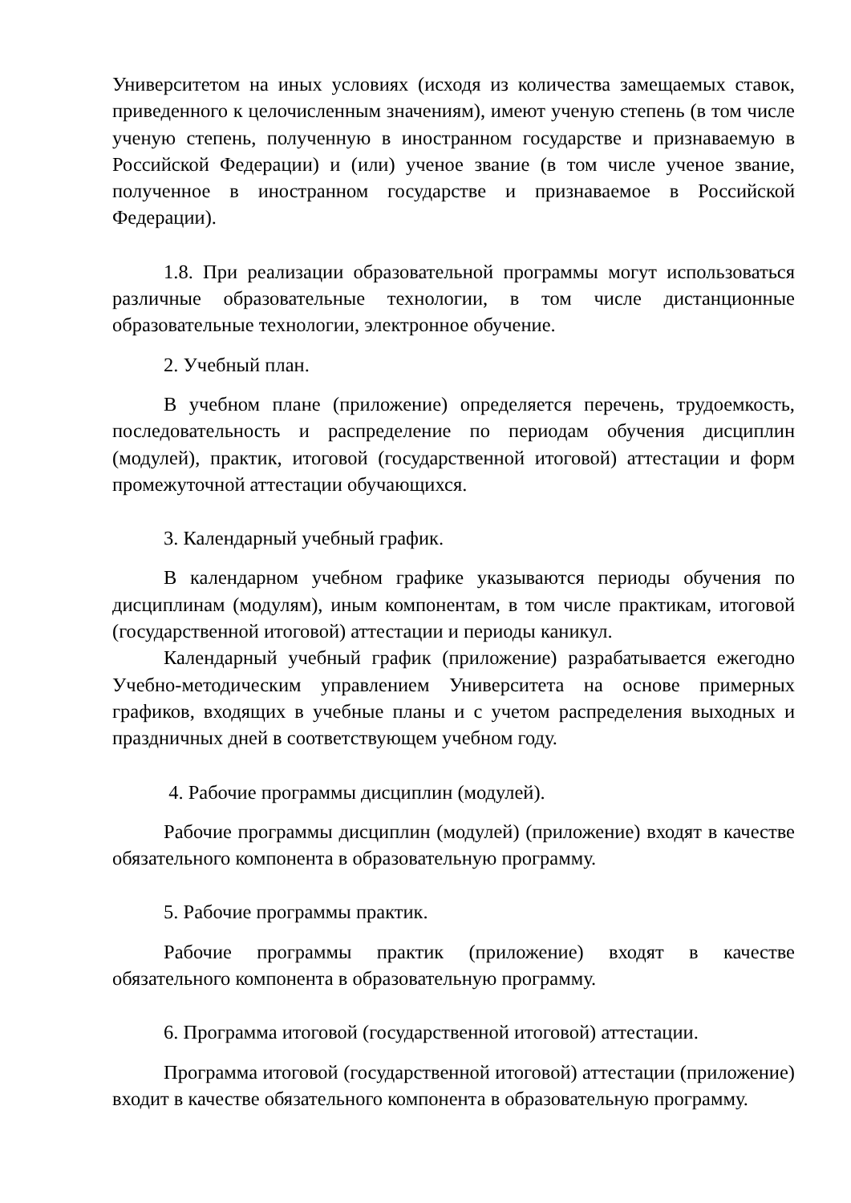Университетом на иных условиях (исходя из количества замещаемых ставок, приведенного к целочисленным значениям), имеют ученую степень (в том числе ученую степень, полученную в иностранном государстве и признаваемую в Российской Федерации) и (или) ученое звание (в том числе ученое звание, полученное в иностранном государстве и признаваемое в Российской Федерации).
1.8. При реализации образовательной программы могут использоваться различные образовательные технологии, в том числе дистанционные образовательные технологии, электронное обучение.
2. Учебный план.
В учебном плане (приложение) определяется перечень, трудоемкость, последовательность и распределение по периодам обучения дисциплин (модулей), практик, итоговой (государственной итоговой) аттестации и форм промежуточной аттестации обучающихся.
3. Календарный учебный график.
В календарном учебном графике указываются периоды обучения по дисциплинам (модулям), иным компонентам, в том числе практикам, итоговой (государственной итоговой) аттестации и периоды каникул.
Календарный учебный график (приложение) разрабатывается ежегодно Учебно-методическим управлением Университета на основе примерных графиков, входящих в учебные планы и с учетом распределения выходных и праздничных дней в соответствующем учебном году.
4. Рабочие программы дисциплин (модулей).
Рабочие программы дисциплин (модулей) (приложение) входят в качестве обязательного компонента в образовательную программу.
5. Рабочие программы практик.
Рабочие программы практик (приложение) входят в качестве обязательного компонента в образовательную программу.
6. Программа итоговой (государственной итоговой) аттестации.
Программа итоговой (государственной итоговой) аттестации (приложение) входит в качестве обязательного компонента в образовательную программу.